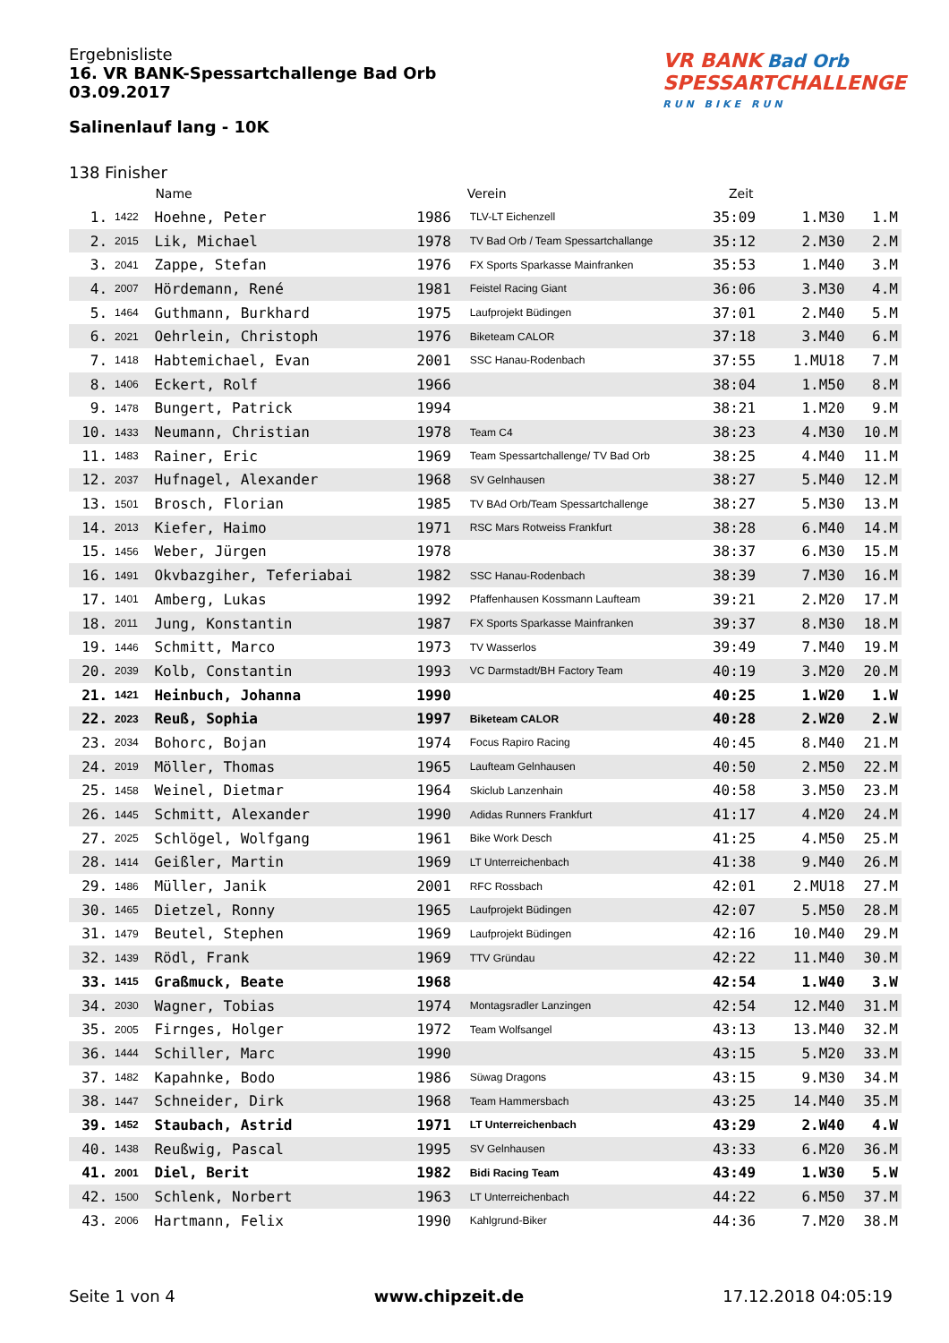Ergebnisliste
16. VR BANK-Spessartchallenge Bad Orb
03.09.2017
Salinenlauf lang - 10K
VR BANK Bad Orb
SPESSARTCHALLENGE
RUN BIKE RUN
138 Finisher
| | | Name | | Verein | Zeit | | |
| --- | --- | --- | --- | --- | --- | --- | --- |
| 1. | 1422 | Hoehne, Peter | 1986 | TLV-LT Eichenzell | 35:09 | 1.M30 | 1.M |
| 2. | 2015 | Lik, Michael | 1978 | TV Bad Orb / Team Spessartchallange | 35:12 | 2.M30 | 2.M |
| 3. | 2041 | Zappe, Stefan | 1976 | FX Sports Sparkasse Mainfranken | 35:53 | 1.M40 | 3.M |
| 4. | 2007 | Hördemann, René | 1981 | Feistel Racing Giant | 36:06 | 3.M30 | 4.M |
| 5. | 1464 | Guthmann, Burkhard | 1975 | Laufprojekt Büdingen | 37:01 | 2.M40 | 5.M |
| 6. | 2021 | Oehrlein, Christoph | 1976 | Biketeam CALOR | 37:18 | 3.M40 | 6.M |
| 7. | 1418 | Habtemichael, Evan | 2001 | SSC Hanau-Rodenbach | 37:55 | 1.MU18 | 7.M |
| 8. | 1406 | Eckert, Rolf | 1966 | | 38:04 | 1.M50 | 8.M |
| 9. | 1478 | Bungert, Patrick | 1994 | | 38:21 | 1.M20 | 9.M |
| 10. | 1433 | Neumann, Christian | 1978 | Team C4 | 38:23 | 4.M30 | 10.M |
| 11. | 1483 | Rainer, Eric | 1969 | Team Spessartchallenge/ TV Bad Orb | 38:25 | 4.M40 | 11.M |
| 12. | 2037 | Hufnagel, Alexander | 1968 | SV Gelnhausen | 38:27 | 5.M40 | 12.M |
| 13. | 1501 | Brosch, Florian | 1985 | TV BAd Orb/Team Spessartchallenge | 38:27 | 5.M30 | 13.M |
| 14. | 2013 | Kiefer, Haimo | 1971 | RSC Mars Rotweiss Frankfurt | 38:28 | 6.M40 | 14.M |
| 15. | 1456 | Weber, Jürgen | 1978 | | 38:37 | 6.M30 | 15.M |
| 16. | 1491 | Okvbazgiher, Teferiabai | 1982 | SSC Hanau-Rodenbach | 38:39 | 7.M30 | 16.M |
| 17. | 1401 | Amberg, Lukas | 1992 | Pfaffenhausen Kossmann Laufteam | 39:21 | 2.M20 | 17.M |
| 18. | 2011 | Jung, Konstantin | 1987 | FX Sports Sparkasse Mainfranken | 39:37 | 8.M30 | 18.M |
| 19. | 1446 | Schmitt, Marco | 1973 | TV Wasserlos | 39:49 | 7.M40 | 19.M |
| 20. | 2039 | Kolb, Constantin | 1993 | VC Darmstadt/BH Factory Team | 40:19 | 3.M20 | 20.M |
| 21. | 1421 | Heinbuch, Johanna | 1990 | | 40:25 | 1.W20 | 1.W |
| 22. | 2023 | Reuß, Sophia | 1997 | Biketeam CALOR | 40:28 | 2.W20 | 2.W |
| 23. | 2034 | Bohorc, Bojan | 1974 | Focus Rapiro Racing | 40:45 | 8.M40 | 21.M |
| 24. | 2019 | Möller, Thomas | 1965 | Laufteam Gelnhausen | 40:50 | 2.M50 | 22.M |
| 25. | 1458 | Weinel, Dietmar | 1964 | Skiclub Lanzenhain | 40:58 | 3.M50 | 23.M |
| 26. | 1445 | Schmitt, Alexander | 1990 | Adidas Runners Frankfurt | 41:17 | 4.M20 | 24.M |
| 27. | 2025 | Schlögel, Wolfgang | 1961 | Bike Work Desch | 41:25 | 4.M50 | 25.M |
| 28. | 1414 | Geißler, Martin | 1969 | LT Unterreichenbach | 41:38 | 9.M40 | 26.M |
| 29. | 1486 | Müller, Janik | 2001 | RFC Rossbach | 42:01 | 2.MU18 | 27.M |
| 30. | 1465 | Dietzel, Ronny | 1965 | Laufprojekt Büdingen | 42:07 | 5.M50 | 28.M |
| 31. | 1479 | Beutel, Stephen | 1969 | Laufprojekt Büdingen | 42:16 | 10.M40 | 29.M |
| 32. | 1439 | Rödl, Frank | 1969 | TTV Gründau | 42:22 | 11.M40 | 30.M |
| 33. | 1415 | Graßmuck, Beate | 1968 | | 42:54 | 1.W40 | 3.W |
| 34. | 2030 | Wagner, Tobias | 1974 | Montagsradler Lanzingen | 42:54 | 12.M40 | 31.M |
| 35. | 2005 | Firnges, Holger | 1972 | Team Wolfsangel | 43:13 | 13.M40 | 32.M |
| 36. | 1444 | Schiller, Marc | 1990 | | 43:15 | 5.M20 | 33.M |
| 37. | 1482 | Kapahnke, Bodo | 1986 | Süwag Dragons | 43:15 | 9.M30 | 34.M |
| 38. | 1447 | Schneider, Dirk | 1968 | Team Hammersbach | 43:25 | 14.M40 | 35.M |
| 39. | 1452 | Staubach, Astrid | 1971 | LT Unterreichenbach | 43:29 | 2.W40 | 4.W |
| 40. | 1438 | Reußwig, Pascal | 1995 | SV Gelnhausen | 43:33 | 6.M20 | 36.M |
| 41. | 2001 | Diel, Berit | 1982 | Bidi Racing Team | 43:49 | 1.W30 | 5.W |
| 42. | 1500 | Schlenk, Norbert | 1963 | LT Unterreichenbach | 44:22 | 6.M50 | 37.M |
| 43. | 2006 | Hartmann, Felix | 1990 | Kahlgrund-Biker | 44:36 | 7.M20 | 38.M |
Seite 1 von 4 www.chipzeit.de 17.12.2018 04:05:19